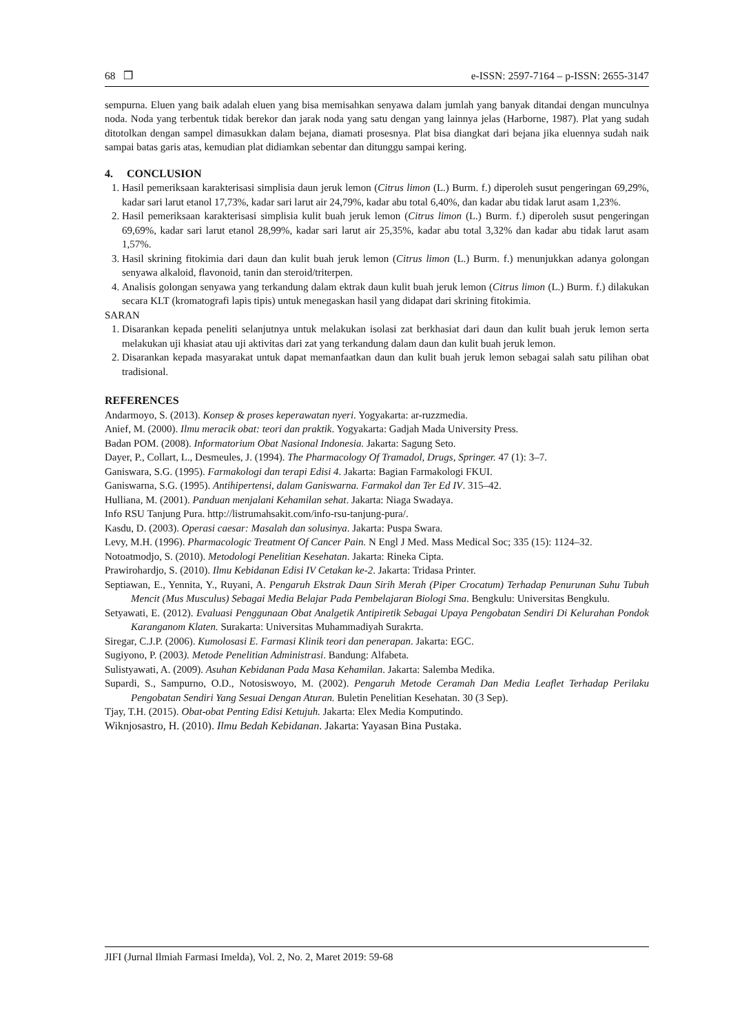68 ❒ e-ISSN: 2597-7164 – p-ISSN: 2655-3147
sempurna. Eluen yang baik adalah eluen yang bisa memisahkan senyawa dalam jumlah yang banyak ditandai dengan munculnya noda. Noda yang terbentuk tidak berekor dan jarak noda yang satu dengan yang lainnya jelas (Harborne, 1987). Plat yang sudah ditotolkan dengan sampel dimasukkan dalam bejana, diamati prosesnya. Plat bisa diangkat dari bejana jika eluennya sudah naik sampai batas garis atas, kemudian plat didiamkan sebentar dan ditunggu sampai kering.
4. CONCLUSION
1. Hasil pemeriksaan karakterisasi simplisia daun jeruk lemon (Citrus limon (L.) Burm. f.) diperoleh susut pengeringan 69,29%, kadar sari larut etanol 17,73%, kadar sari larut air 24,79%, kadar abu total 6,40%, dan kadar abu tidak larut asam 1,23%.
2. Hasil pemeriksaan karakterisasi simplisia kulit buah jeruk lemon (Citrus limon (L.) Burm. f.) diperoleh susut pengeringan 69,69%, kadar sari larut etanol 28,99%, kadar sari larut air 25,35%, kadar abu total 3,32% dan kadar abu tidak larut asam 1,57%.
3. Hasil skrining fitokimia dari daun dan kulit buah jeruk lemon (Citrus limon (L.) Burm. f.) menunjukkan adanya golongan senyawa alkaloid, flavonoid, tanin dan steroid/triterpen.
4. Analisis golongan senyawa yang terkandung dalam ektrak daun kulit buah jeruk lemon (Citrus limon (L.) Burm. f.) dilakukan secara KLT (kromatografi lapis tipis) untuk menegaskan hasil yang didapat dari skrining fitokimia.
SARAN
1. Disarankan kepada peneliti selanjutnya untuk melakukan isolasi zat berkhasiat dari daun dan kulit buah jeruk lemon serta melakukan uji khasiat atau uji aktivitas dari zat yang terkandung dalam daun dan kulit buah jeruk lemon.
2. Disarankan kepada masyarakat untuk dapat memanfaatkan daun dan kulit buah jeruk lemon sebagai salah satu pilihan obat tradisional.
REFERENCES
Andarmoyo, S. (2013). Konsep & proses keperawatan nyeri. Yogyakarta: ar-ruzzmedia.
Anief, M. (2000). Ilmu meracik obat: teori dan praktik. Yogyakarta: Gadjah Mada University Press.
Badan POM. (2008). Informatorium Obat Nasional Indonesia. Jakarta: Sagung Seto.
Dayer, P., Collart, L., Desmeules, J. (1994). The Pharmacology Of Tramadol, Drugs, Springer. 47 (1): 3–7.
Ganiswara, S.G. (1995). Farmakologi dan terapi Edisi 4. Jakarta: Bagian Farmakologi FKUI.
Ganiswarna, S.G. (1995). Antihipertensi, dalam Ganiswarna. Farmakol dan Ter Ed IV. 315–42.
Hulliana, M. (2001). Panduan menjalani Kehamilan sehat. Jakarta: Niaga Swadaya.
Info RSU Tanjung Pura. http://listrumahsakit.com/info-rsu-tanjung-pura/.
Kasdu, D. (2003). Operasi caesar: Masalah dan solusinya. Jakarta: Puspa Swara.
Levy, M.H. (1996). Pharmacologic Treatment Of Cancer Pain. N Engl J Med. Mass Medical Soc; 335 (15): 1124–32.
Notoatmodjo, S. (2010). Metodologi Penelitian Kesehatan. Jakarta: Rineka Cipta.
Prawirohardjo, S. (2010). Ilmu Kebidanan Edisi IV Cetakan ke-2. Jakarta: Tridasa Printer.
Septiawan, E., Yennita, Y., Ruyani, A. Pengaruh Ekstrak Daun Sirih Merah (Piper Crocatum) Terhadap Penurunan Suhu Tubuh Mencit (Mus Musculus) Sebagai Media Belajar Pada Pembelajaran Biologi Sma. Bengkulu: Universitas Bengkulu.
Setyawati, E. (2012). Evaluasi Penggunaan Obat Analgetik Antipiretik Sebagai Upaya Pengobatan Sendiri Di Kelurahan Pondok Karanganom Klaten. Surakarta: Universitas Muhammadiyah Surakrta.
Siregar, C.J.P. (2006). Kumolosasi E. Farmasi Klinik teori dan penerapan. Jakarta: EGC.
Sugiyono, P. (2003). Metode Penelitian Administrasi. Bandung: Alfabeta.
Sulistyawati, A. (2009). Asuhan Kebidanan Pada Masa Kehamilan. Jakarta: Salemba Medika.
Supardi, S., Sampurno, O.D., Notosiswoyo, M. (2002). Pengaruh Metode Ceramah Dan Media Leaflet Terhadap Perilaku Pengobatan Sendiri Yang Sesuai Dengan Aturan. Buletin Penelitian Kesehatan. 30 (3 Sep).
Tjay, T.H. (2015). Obat-obat Penting Edisi Ketujuh. Jakarta: Elex Media Komputindo.
Wiknjosastro, H. (2010). Ilmu Bedah Kebidanan. Jakarta: Yayasan Bina Pustaka.
JIFI (Jurnal Ilmiah Farmasi Imelda), Vol. 2, No. 2, Maret 2019: 59-68